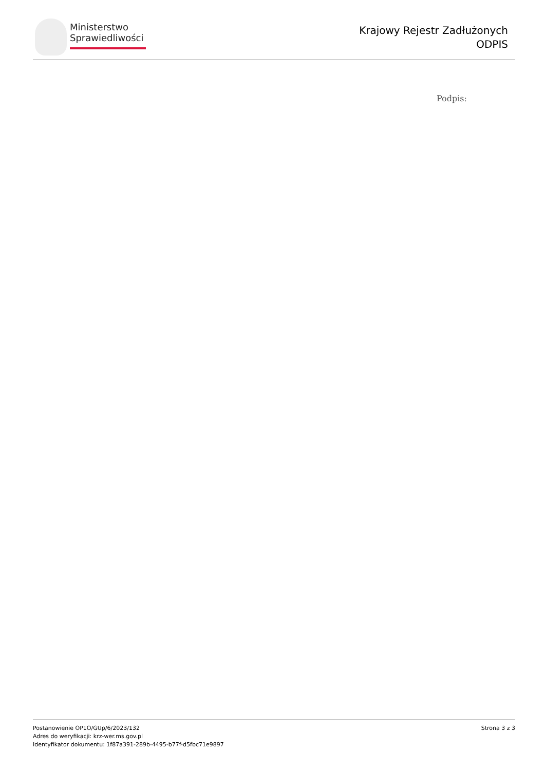Ministerstwo
Sprawiedliwości
Krajowy Rejestr Zadłużonych
ODPIS
Podpis:
Postanowienie OP1O/GUp/6/2023/132
Adres do weryfikacji: krz-wer.ms.gov.pl
Identyfikator dokumentu: 1f87a391-289b-4495-b77f-d5fbc71e9897
Strona 3 z 3